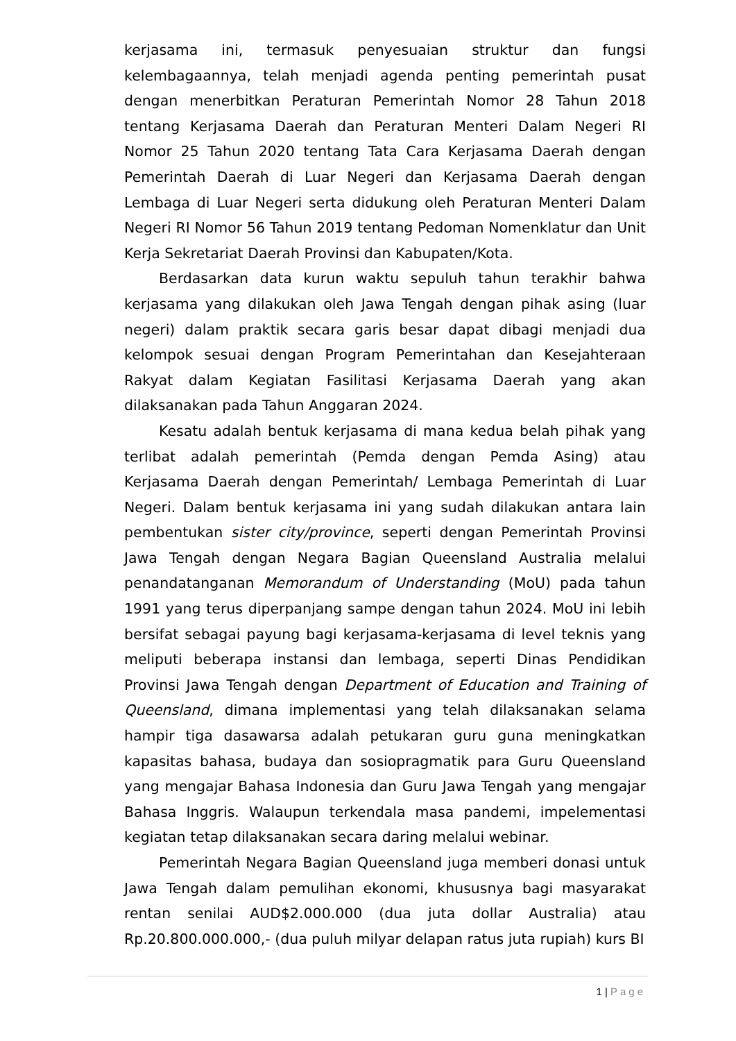kerjasama ini, termasuk penyesuaian struktur dan fungsi kelembagaannya, telah menjadi agenda penting pemerintah pusat dengan menerbitkan Peraturan Pemerintah Nomor 28 Tahun 2018 tentang Kerjasama Daerah dan Peraturan Menteri Dalam Negeri RI Nomor 25 Tahun 2020 tentang Tata Cara Kerjasama Daerah dengan Pemerintah Daerah di Luar Negeri dan Kerjasama Daerah dengan Lembaga di Luar Negeri serta didukung oleh Peraturan Menteri Dalam Negeri RI Nomor 56 Tahun 2019 tentang Pedoman Nomenklatur dan Unit Kerja Sekretariat Daerah Provinsi dan Kabupaten/Kota.
Berdasarkan data kurun waktu sepuluh tahun terakhir bahwa kerjasama yang dilakukan oleh Jawa Tengah dengan pihak asing (luar negeri) dalam praktik secara garis besar dapat dibagi menjadi dua kelompok sesuai dengan Program Pemerintahan dan Kesejahteraan Rakyat dalam Kegiatan Fasilitasi Kerjasama Daerah yang akan dilaksanakan pada Tahun Anggaran 2024.
Kesatu adalah bentuk kerjasama di mana kedua belah pihak yang terlibat adalah pemerintah (Pemda dengan Pemda Asing) atau Kerjasama Daerah dengan Pemerintah/ Lembaga Pemerintah di Luar Negeri. Dalam bentuk kerjasama ini yang sudah dilakukan antara lain pembentukan sister city/province, seperti dengan Pemerintah Provinsi Jawa Tengah dengan Negara Bagian Queensland Australia melalui penandatanganan Memorandum of Understanding (MoU) pada tahun 1991 yang terus diperpanjang sampe dengan tahun 2024. MoU ini lebih bersifat sebagai payung bagi kerjasama-kerjasama di level teknis yang meliputi beberapa instansi dan lembaga, seperti Dinas Pendidikan Provinsi Jawa Tengah dengan Department of Education and Training of Queensland, dimana implementasi yang telah dilaksanakan selama hampir tiga dasawarsa adalah petukaran guru guna meningkatkan kapasitas bahasa, budaya dan sosiopragmatik para Guru Queensland yang mengajar Bahasa Indonesia dan Guru Jawa Tengah yang mengajar Bahasa Inggris. Walaupun terkendala masa pandemi, impelementasi kegiatan tetap dilaksanakan secara daring melalui webinar.
Pemerintah Negara Bagian Queensland juga memberi donasi untuk Jawa Tengah dalam pemulihan ekonomi, khususnya bagi masyarakat rentan senilai AUD$2.000.000 (dua juta dollar Australia) atau Rp.20.800.000.000,- (dua puluh milyar delapan ratus juta rupiah) kurs BI
1 | Page